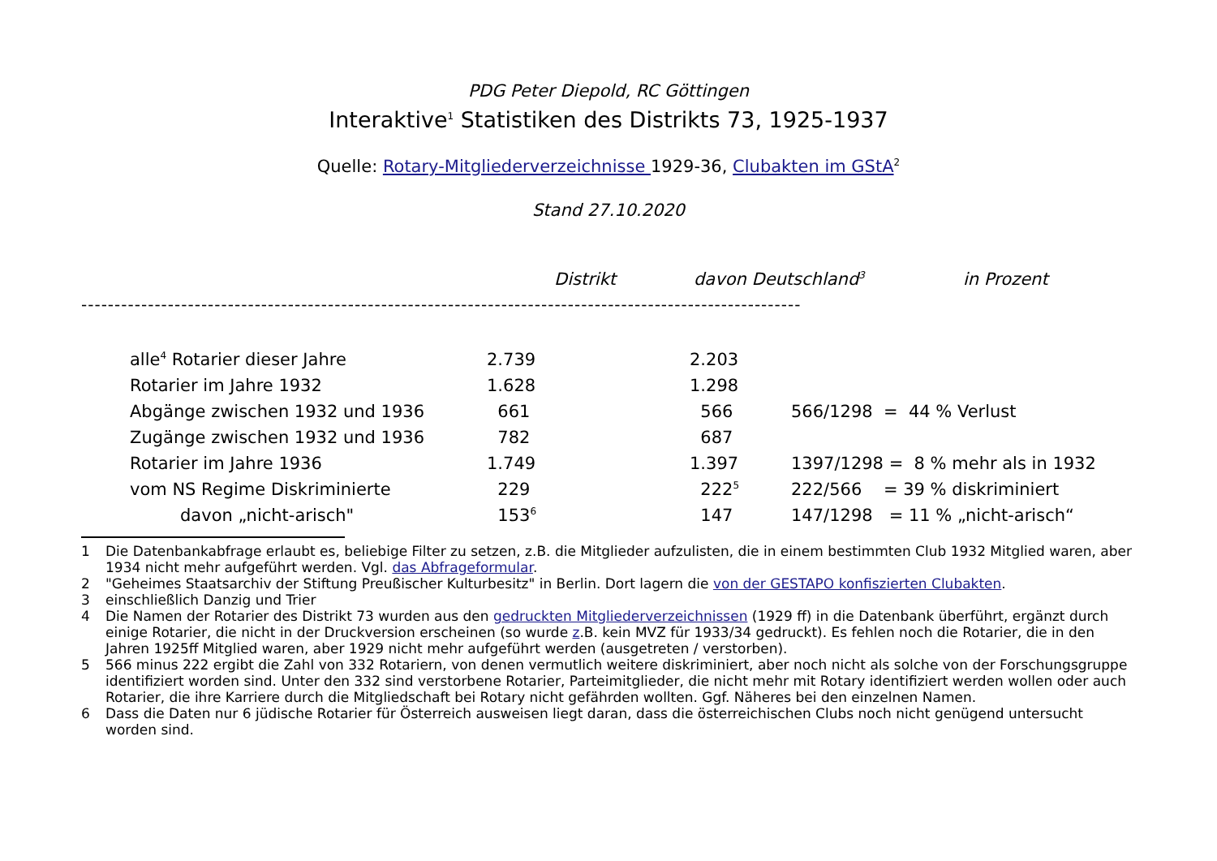PDG Peter Diepold, RC Göttingen
Interaktive<sup>1</sup> Statistiken des Distrikts 73, 1925-1937
Quelle: Rotary-Mitgliederverzeichnisse 1929-36, Clubakten im GStA<sup>2</sup>
Stand 27.10.2020
| | Distrikt | davon Deutschland<sup>3</sup> | in Prozent |
| --- | --- | --- | --- |
------------------------------------------------------------------------------------------------------------
| alle<sup>4</sup> Rotarier dieser Jahre | 2.739 | 2.203 | |
| Rotarier im Jahre 1932 | 1.628 | 1.298 | |
| Abgänge zwischen 1932 und 1936 | 661 | 566 | 566/1298 = 44 % Verlust |
| Zugänge zwischen 1932 und 1936 | 782 | 687 | |
| Rotarier im Jahre 1936 | 1.749 | 1.397 | 1397/1298 = 8 % mehr als in 1932 |
| vom NS Regime Diskriminierte | 229 | 222<sup>5</sup> | 222/566 = 39 % diskriminiert |
| davon „nicht-arisch" | 153<sup>6</sup> | 147 | 147/1298 = 11 % „nicht-arisch“ |
1 Die Datenbankabfrage erlaubt es, beliebige Filter zu setzen, z.B. die Mitglieder aufzulisten, die in einem bestimmten Club 1932 Mitglied waren, aber 1934 nicht mehr aufgeführt werden. Vgl. das Abfrageformular.
2 "Geheimes Staatsarchiv der Stiftung Preußischer Kulturbesitz" in Berlin. Dort lagern die von der GESTAPO konfiszierten Clubakten.
3 einschließlich Danzig und Trier
4 Die Namen der Rotarier des Distrikt 73 wurden aus den gedruckten Mitgliederverzeichnissen (1929 ff) in die Datenbank überführt, ergänzt durch einige Rotarier, die nicht in der Druckversion erscheinen (so wurde z.B. kein MVZ für 1933/34 gedruckt). Es fehlen noch die Rotarier, die in den Jahren 1925ff Mitglied waren, aber 1929 nicht mehr aufgeführt werden (ausgetreten / verstorben).
5 566 minus 222 ergibt die Zahl von 332 Rotariern, von denen vermutlich weitere diskriminiert, aber noch nicht als solche von der Forschungsgruppe identifiziert worden sind. Unter den 332 sind verstorbene Rotarier, Parteimitglieder, die nicht mehr mit Rotary identifiziert werden wollen oder auch Rotarier, die ihre Karriere durch die Mitgliedschaft bei Rotary nicht gefährden wollten. Ggf. Näheres bei den einzelnen Namen.
6 Dass die Daten nur 6 jüdische Rotarier für Österreich ausweisen liegt daran, dass die österreichischen Clubs noch nicht genügend untersucht worden sind.